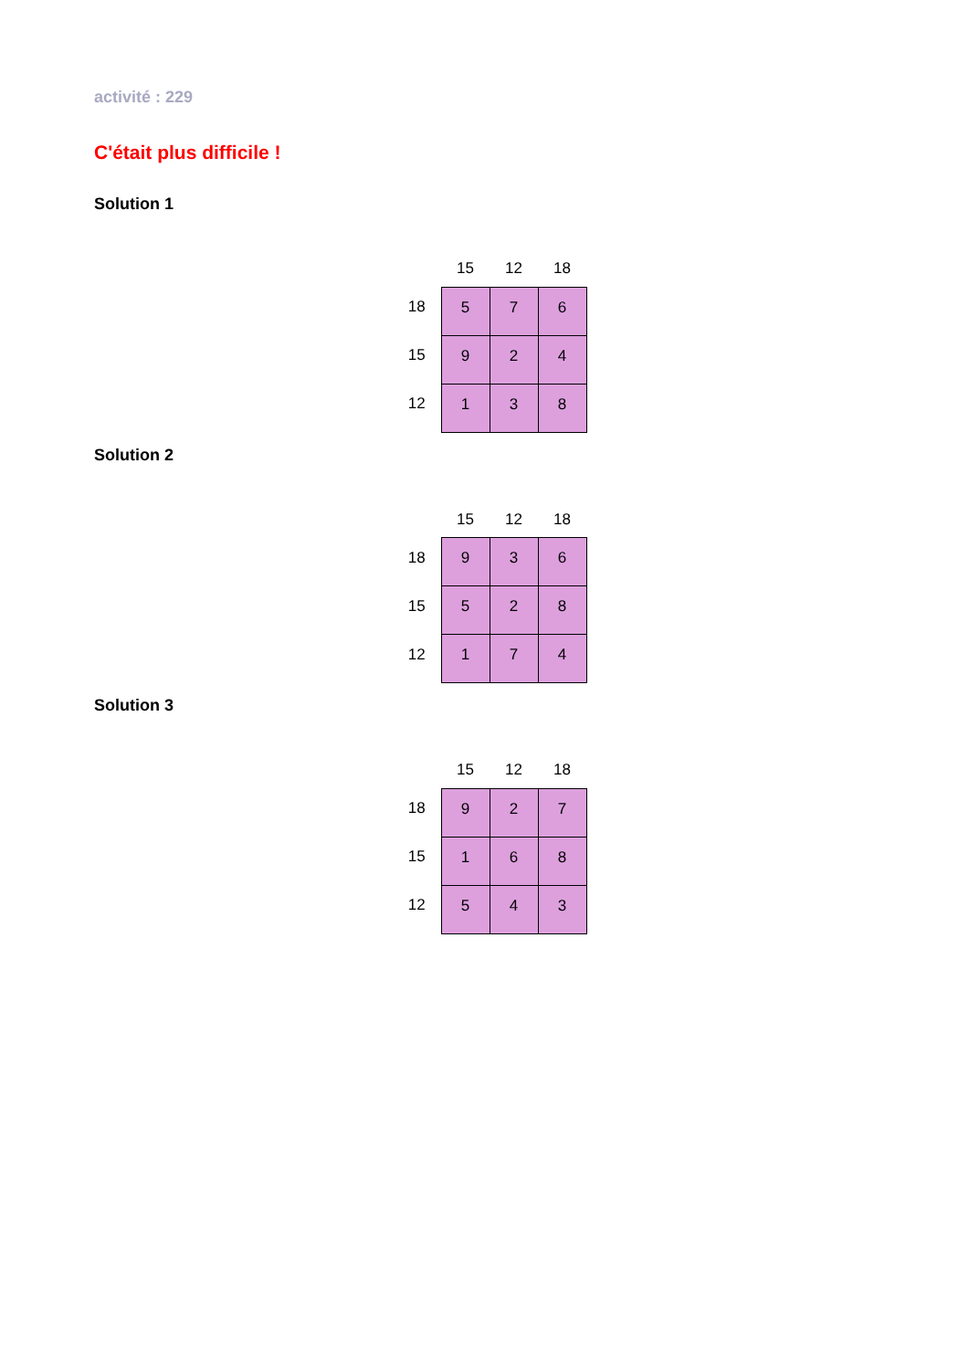activité : 229
C'était plus difficile !
Solution 1
| | 15 | 12 | 18 |
| 18 | 5 | 7 | 6 |
| 15 | 9 | 2 | 4 |
| 12 | 1 | 3 | 8 |
Solution 2
| | 15 | 12 | 18 |
| 18 | 9 | 3 | 6 |
| 15 | 5 | 2 | 8 |
| 12 | 1 | 7 | 4 |
Solution 3
| | 15 | 12 | 18 |
| 18 | 9 | 2 | 7 |
| 15 | 1 | 6 | 8 |
| 12 | 5 | 4 | 3 |